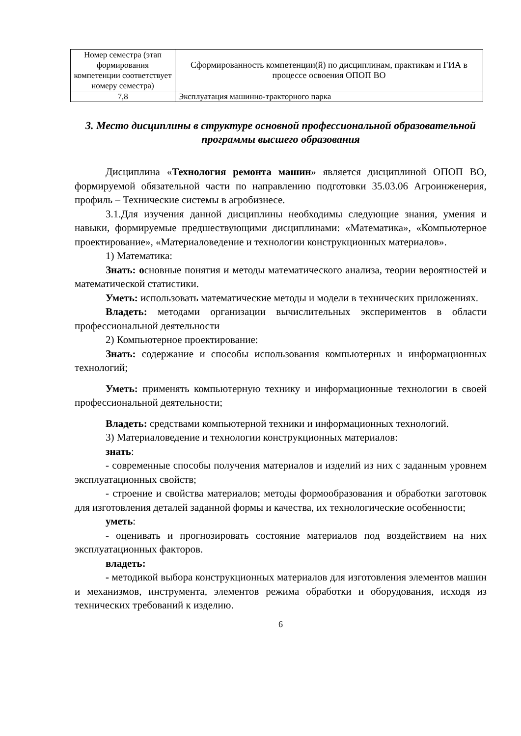| Номер семестра (этап формирования компетенции соответствует номеру семестра) | Сформированность компетенции(й) по дисциплинам, практикам и ГИА в процессе освоения ОПОП ВО |
| 7,8 | Эксплуатация машинно-тракторного парка |
3. Место дисциплины в структуре основной профессиональной образовательной программы высшего образования
Дисциплина «Технология ремонта машин» является дисциплиной ОПОП ВО, формируемой обязательной части по направлению подготовки 35.03.06 Агроинженерия, профиль – Технические системы в агробизнесе.
3.1.Для изучения данной дисциплины необходимы следующие знания, умения и навыки, формируемые предшествующими дисциплинами: «Математика», «Компьютерное проектирование», «Материаловедение и технологии конструкционных материалов».
1) Математика:
Знать: основные понятия и методы математического анализа, теории вероятностей и математической статистики.
Уметь: использовать математические методы и модели в технических приложениях.
Владеть: методами организации вычислительных экспериментов в области профессиональной деятельности
2) Компьютерное проектирование:
Знать: содержание и способы использования компьютерных и информационных технологий;
Уметь: применять компьютерную технику и информационные технологии в своей профессиональной деятельности;
Владеть: средствами компьютерной техники и информационных технологий.
3) Материаловедение и технологии конструкционных материалов:
знать:
- современные способы получения материалов и изделий из них с заданным уровнем эксплуатационных свойств;
- строение и свойства материалов; методы формообразования и обработки заготовок для изготовления деталей заданной формы и качества, их технологические особенности;
уметь:
- оценивать и прогнозировать состояние материалов под воздействием на них эксплуатационных факторов.
владеть:
- методикой выбора конструкционных материалов для изготовления элементов машин и механизмов, инструмента, элементов режима обработки и оборудования, исходя из технических требований к изделию.
6